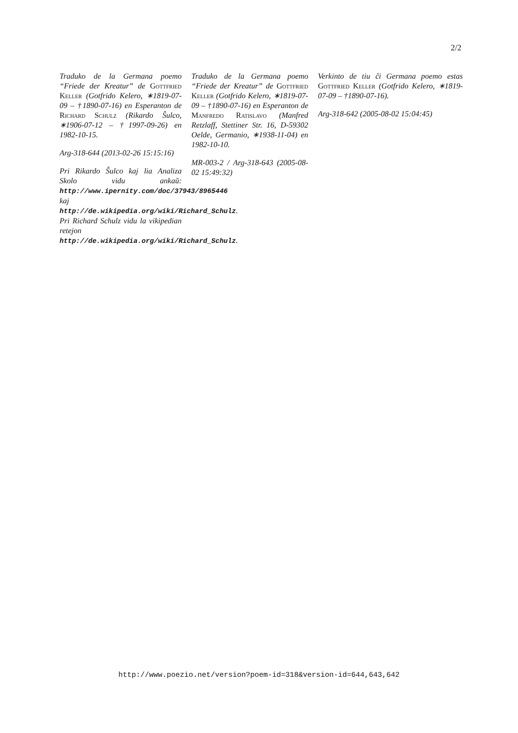2/2
Traduko de la Germana poemo “Friede der Kreatur” de Gottfried Keller (Gotfrido Kelero, ∗1819-07-09 – †1890-07-16) en Esperanton de Richard Schulz (Rikardo Ŝulco, ∗1906-07-12 – †1997-09-26) en 1982-10-15.
Arg-318-644 (2013-02-26 15:15:16)
Pri Rikardo Ŝulco kaj lia Analiza Skolo vidu ankaŭ: http://www.ipernity.com/doc/37943/8965446 kaj http://de.wikipedia.org/wiki/Richard_Schulz. Pri Richard Schulz vidu la vikipedian retejon http://de.wikipedia.org/wiki/Richard_Schulz.
Traduko de la Germana poemo “Friede der Kreatur” de Gottfried Keller (Gotfrido Kelero, ∗1819-07-09 – †1890-07-16) en Esperanton de Manfredo Ratislavo (Manfred Retzlaff, Stettiner Str. 16, D-59302 Oelde, Germanio, ∗1938-11-04) en 1982-10-10.
MR-003-2 / Arg-318-643 (2005-08-02 15:49:32)
Verkinto de tiu ĉi Germana poemo estas Gottfried Keller (Gotfrido Kelero, ∗1819-07-09 – †1890-07-16).
Arg-318-642 (2005-08-02 15:04:45)
http://www.poezio.net/version?poem-id=318&version-id=644,643,642